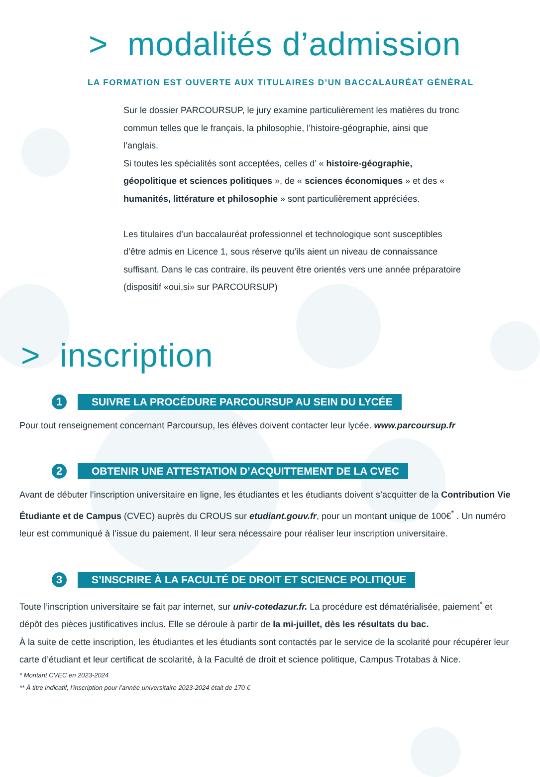> modalités d’admission
LA FORMATION EST OUVERTE AUX TITULAIRES D’UN BACCALAURÉAT GÉNÉRAL
Sur le dossier PARCOURSUP, le jury examine particulièrement les matières du tronc commun telles que le français, la philosophie, l’histoire-géographie, ainsi que l’anglais.
Si toutes les spécialités sont acceptées, celles d’ « histoire-géographie, géopolitique et sciences politiques », de « sciences économiques » et des « humanités, littérature et philosophie » sont particulièrement appréciées.
Les titulaires d’un baccalauréat professionnel et technologique sont susceptibles d’être admis en Licence 1, sous réserve qu’ils aient un niveau de connaissance suffisant. Dans le cas contraire, ils peuvent être orientés vers une année préparatoire (dispositif «oui,si» sur PARCOURSUP)
> inscription
1
SUIVRE LA PROCÉDURE PARCOURSUP AU SEIN DU LYCÉE
Pour tout renseignement concernant Parcoursup, les élèves doivent contacter leur lycée. www.parcoursup.fr
2
OBTENIR UNE ATTESTATION D’ACQUITTEMENT DE LA CVEC
Avant de débuter l’inscription universitaire en ligne, les étudiantes et les étudiants doivent s’acquitter de la Contribution Vie Étudiante et de Campus (CVEC) auprès du CROUS sur etudiant.gouv.fr, pour un montant unique de 100€<sup>*</sup> . Un numéro leur est communiqué à l’issue du paiement. Il leur sera nécessaire pour réaliser leur inscription universitaire.
3
S’INSCRIRE À LA FACULTÉ DE DROIT ET SCIENCE POLITIQUE
Toute l’inscription universitaire se fait par internet, sur univ-cotedazur.fr. La procédure est dématérialisée, paiement<sup>*</sup> et dépôt des pièces justificatives inclus. Elle se déroule à partir de la mi-juillet, dès les résultats du bac.
À la suite de cette inscription, les étudiantes et les étudiants sont contactés par le service de la scolarité pour récupérer leur carte d’étudiant et leur certificat de scolarité, à la Faculté de droit et science politique, Campus Trotabas à Nice.
* Montant CVEC en 2023-2024
** À titre indicatif, l’inscription pour l’année universitaire 2023-2024 était de 170 €